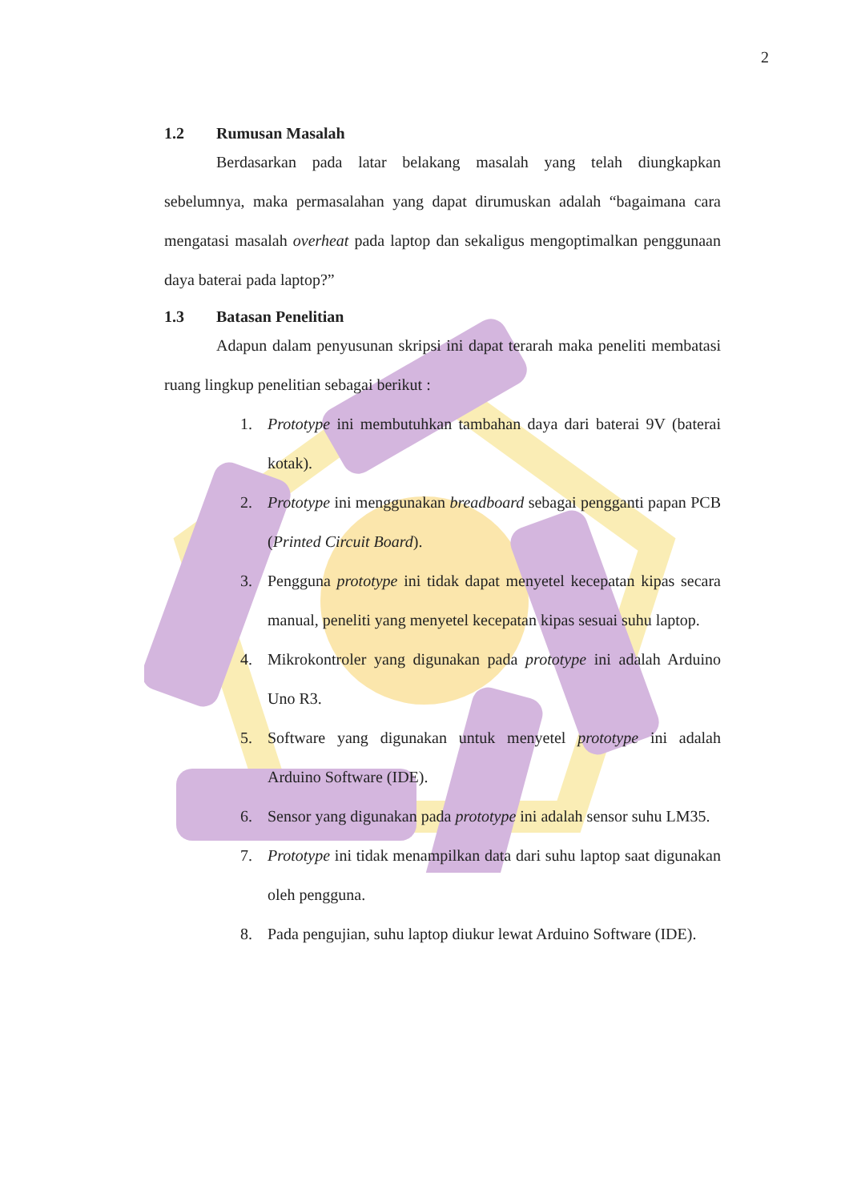2
1.2 Rumusan Masalah
Berdasarkan pada latar belakang masalah yang telah diungkapkan sebelumnya, maka permasalahan yang dapat dirumuskan adalah “bagaimana cara mengatasi masalah overheat pada laptop dan sekaligus mengoptimalkan penggunaan daya baterai pada laptop?”
1.3 Batasan Penelitian
Adapun dalam penyusunan skripsi ini dapat terarah maka peneliti membatasi ruang lingkup penelitian sebagai berikut :
1. Prototype ini membutuhkan tambahan daya dari baterai 9V (baterai kotak).
2. Prototype ini menggunakan breadboard sebagai pengganti papan PCB (Printed Circuit Board).
3. Pengguna prototype ini tidak dapat menyetel kecepatan kipas secara manual, peneliti yang menyetel kecepatan kipas sesuai suhu laptop.
4. Mikrokontroler yang digunakan pada prototype ini adalah Arduino Uno R3.
5. Software yang digunakan untuk menyetel prototype ini adalah Arduino Software (IDE).
6. Sensor yang digunakan pada prototype ini adalah sensor suhu LM35.
7. Prototype ini tidak menampilkan data dari suhu laptop saat digunakan oleh pengguna.
8. Pada pengujian, suhu laptop diukur lewat Arduino Software (IDE).